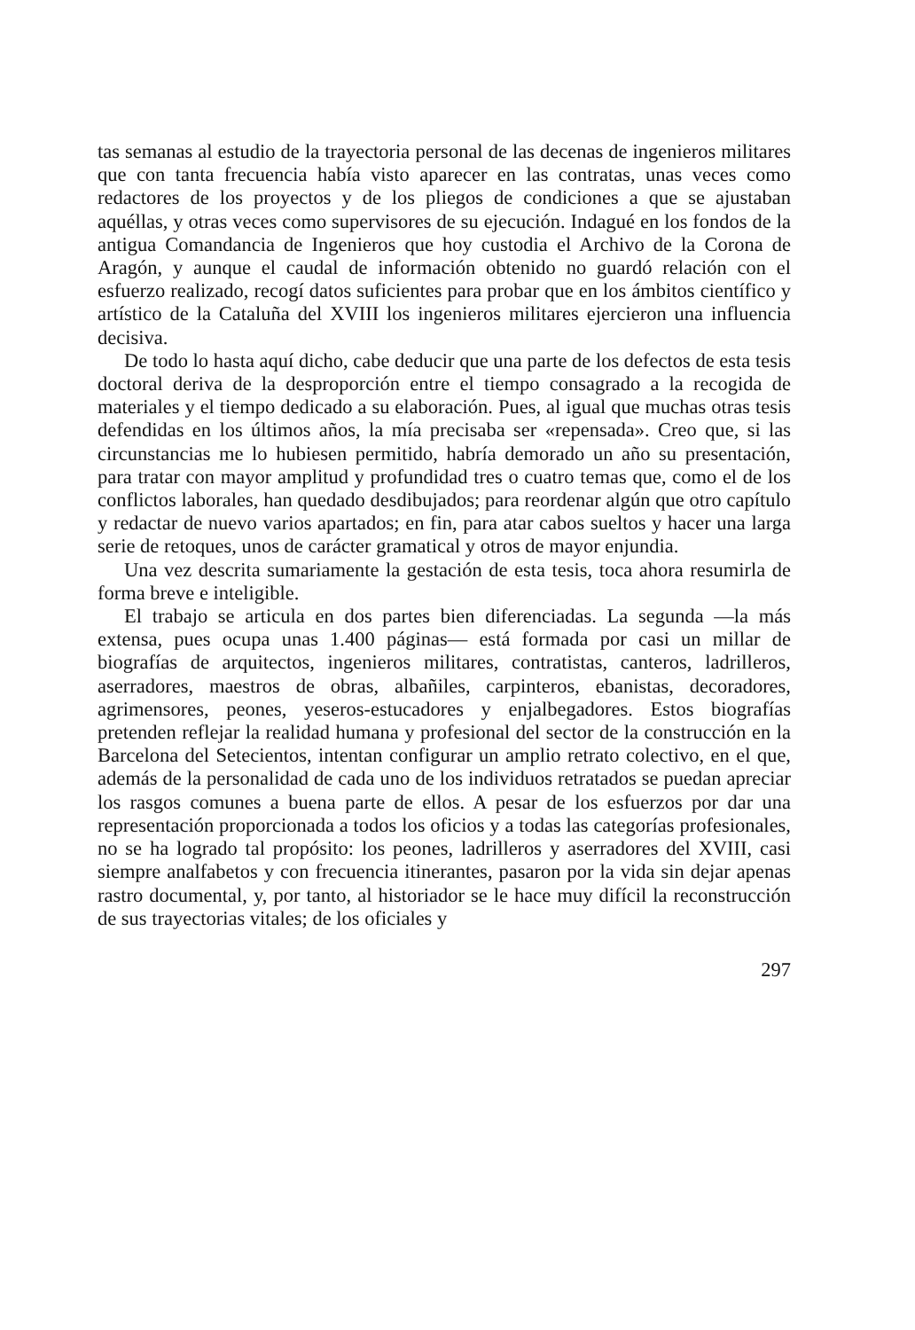tas semanas al estudio de la trayectoria personal de las decenas de ingenieros militares que con tanta frecuencia había visto aparecer en las contratas, unas veces como redactores de los proyectos y de los pliegos de condiciones a que se ajustaban aquéllas, y otras veces como supervisores de su ejecución. Indagué en los fondos de la antigua Comandancia de Ingenieros que hoy custodia el Archivo de la Corona de Aragón, y aunque el caudal de información obtenido no guardó relación con el esfuerzo realizado, recogí datos suficientes para probar que en los ámbitos científico y artístico de la Cataluña del XVIII los ingenieros militares ejercieron una influencia decisiva.
De todo lo hasta aquí dicho, cabe deducir que una parte de los defectos de esta tesis doctoral deriva de la desproporción entre el tiempo consagrado a la recogida de materiales y el tiempo dedicado a su elaboración. Pues, al igual que muchas otras tesis defendidas en los últimos años, la mía precisaba ser «repensada». Creo que, si las circunstancias me lo hubiesen permitido, habría demorado un año su presentación, para tratar con mayor amplitud y profundidad tres o cuatro temas que, como el de los conflictos laborales, han quedado desdibujados; para reordenar algún que otro capítulo y redactar de nuevo varios apartados; en fin, para atar cabos sueltos y hacer una larga serie de retoques, unos de carácter gramatical y otros de mayor enjundia.
Una vez descrita sumariamente la gestación de esta tesis, toca ahora resumirla de forma breve e inteligible.
El trabajo se articula en dos partes bien diferenciadas. La segunda —la más extensa, pues ocupa unas 1.400 páginas— está formada por casi un millar de biografías de arquitectos, ingenieros militares, contratistas, canteros, ladrilleros, aserradores, maestros de obras, albañiles, carpinteros, ebanistas, decoradores, agrimensores, peones, yeseros-estucadores y enjalbegadores. Estos biografías pretenden reflejar la realidad humana y profesional del sector de la construcción en la Barcelona del Setecientos, intentan configurar un amplio retrato colectivo, en el que, además de la personalidad de cada uno de los individuos retratados se puedan apreciar los rasgos comunes a buena parte de ellos. A pesar de los esfuerzos por dar una representación proporcionada a todos los oficios y a todas las categorías profesionales, no se ha logrado tal propósito: los peones, ladrilleros y aserradores del XVIII, casi siempre analfabetos y con frecuencia itinerantes, pasaron por la vida sin dejar apenas rastro documental, y, por tanto, al historiador se le hace muy difícil la reconstrucción de sus trayectorias vitales; de los oficiales y
297